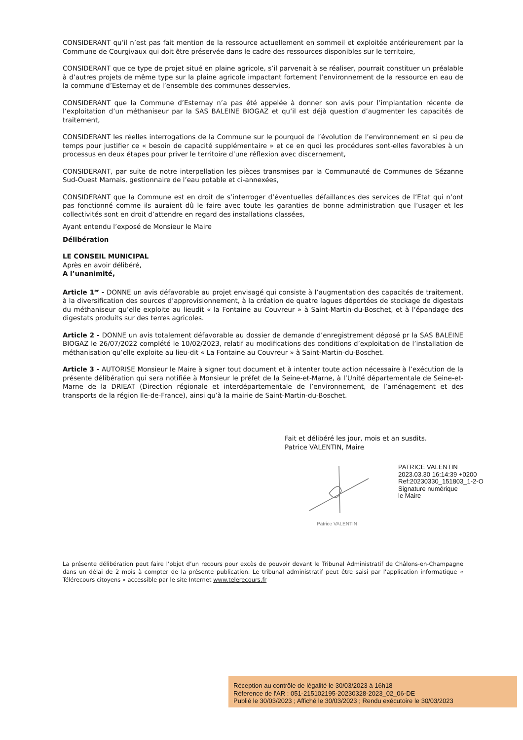CONSIDERANT qu’il n’est pas fait mention de la ressource actuellement en sommeil et exploitée antérieurement par la Commune de Courgivaux qui doit être préservée dans le cadre des ressources disponibles sur le territoire,
CONSIDERANT que ce type de projet situé en plaine agricole, s’il parvenait à se réaliser, pourrait constituer un préalable à d’autres projets de même type sur la plaine agricole impactant fortement l’environnement de la ressource en eau de la commune d’Esternay et de l’ensemble des communes desservies,
CONSIDERANT que la Commune d’Esternay n’a pas été appelée à donner son avis pour l’implantation récente de l’exploitation d’un méthaniseur par la SAS BALEINE BIOGAZ et qu’il est déjà question d’augmenter les capacités de traitement,
CONSIDERANT les réelles interrogations de la Commune sur le pourquoi de l’évolution de l’environnement en si peu de temps pour justifier ce « besoin de capacité supplémentaire » et ce en quoi les procédures sont-elles favorables à un processus en deux étapes pour priver le territoire d’une réflexion avec discernement,
CONSIDERANT, par suite de notre interpellation les pièces transmises par la Communauté de Communes de Sézanne Sud-Ouest Marnais, gestionnaire de l’eau potable et ci-annexées,
CONSIDERANT que la Commune est en droit de s’interroger d’éventuelles défaillances des services de l’Etat qui n’ont pas fonctionné comme ils auraient dû le faire avec toute les garanties de bonne administration que l’usager et les collectivités sont en droit d’attendre en regard des installations classées,
Ayant entendu l’exposé de Monsieur le Maire
Délibération
LE CONSEIL MUNICIPAL
Après en avoir délibéré,
A l’unanimité,
Article 1<sup>er</sup> - DONNE un avis défavorable au projet envisagé qui consiste à l’augmentation des capacités de traitement, à la diversification des sources d’approvisionnement, à la création de quatre lagues déportées de stockage de digestats du méthaniseur qu’elle exploite au lieudit « la Fontaine au Couvreur » à Saint-Martin-du-Boschet, et à l‘épandage des digestats produits sur des terres agricoles.
Article 2 - DONNE un avis totalement défavorable au dossier de demande d’enregistrement déposé pr la SAS BALEINE BIOGAZ le 26/07/2022 complété le 10/02/2023, relatif au modifications des conditions d’exploitation de l’installation de méthanisation qu’elle exploite au lieu-dit « La Fontaine au Couvreur » à Saint-Martin-du-Boschet.
Article 3 - AUTORISE Monsieur le Maire à signer tout document et à intenter toute action nécessaire à l’exécution de la présente délibération qui sera notifiée à Monsieur le préfet de la Seine-et-Marne, à l’Unité départementale de Seine-et-Marne de la DRIEAT (Direction régionale et interdépartementale de l’environnement, de l’aménagement et des transports de la région Ile-de-France), ainsi qu’à la mairie de Saint-Martin-du-Boschet.
Fait et délibéré les jour, mois et an susdits.
Patrice VALENTIN, Maire
Patrice VALENTIN
PATRICE VALENTIN
2023.03.30 16:14:39 +0200
Ref:20230330_151803_1-2-O
Signature numérique
le Maire
La présente délibération peut faire l’objet d’un recours pour excès de pouvoir devant le Tribunal Administratif de Châlons-en-Champagne dans un délai de 2 mois à compter de la présente publication. Le tribunal administratif peut être saisi par l’application informatique « Télérecours citoyens » accessible par le site Internet www.telerecours.fr
Réception au contrôle de légalité le 30/03/2023 à 16h18
Réference de l'AR : 051-215102195-20230328-2023_02_06-DE
Publié le 30/03/2023 ; Affiché le 30/03/2023 ; Rendu exécutoire le 30/03/2023